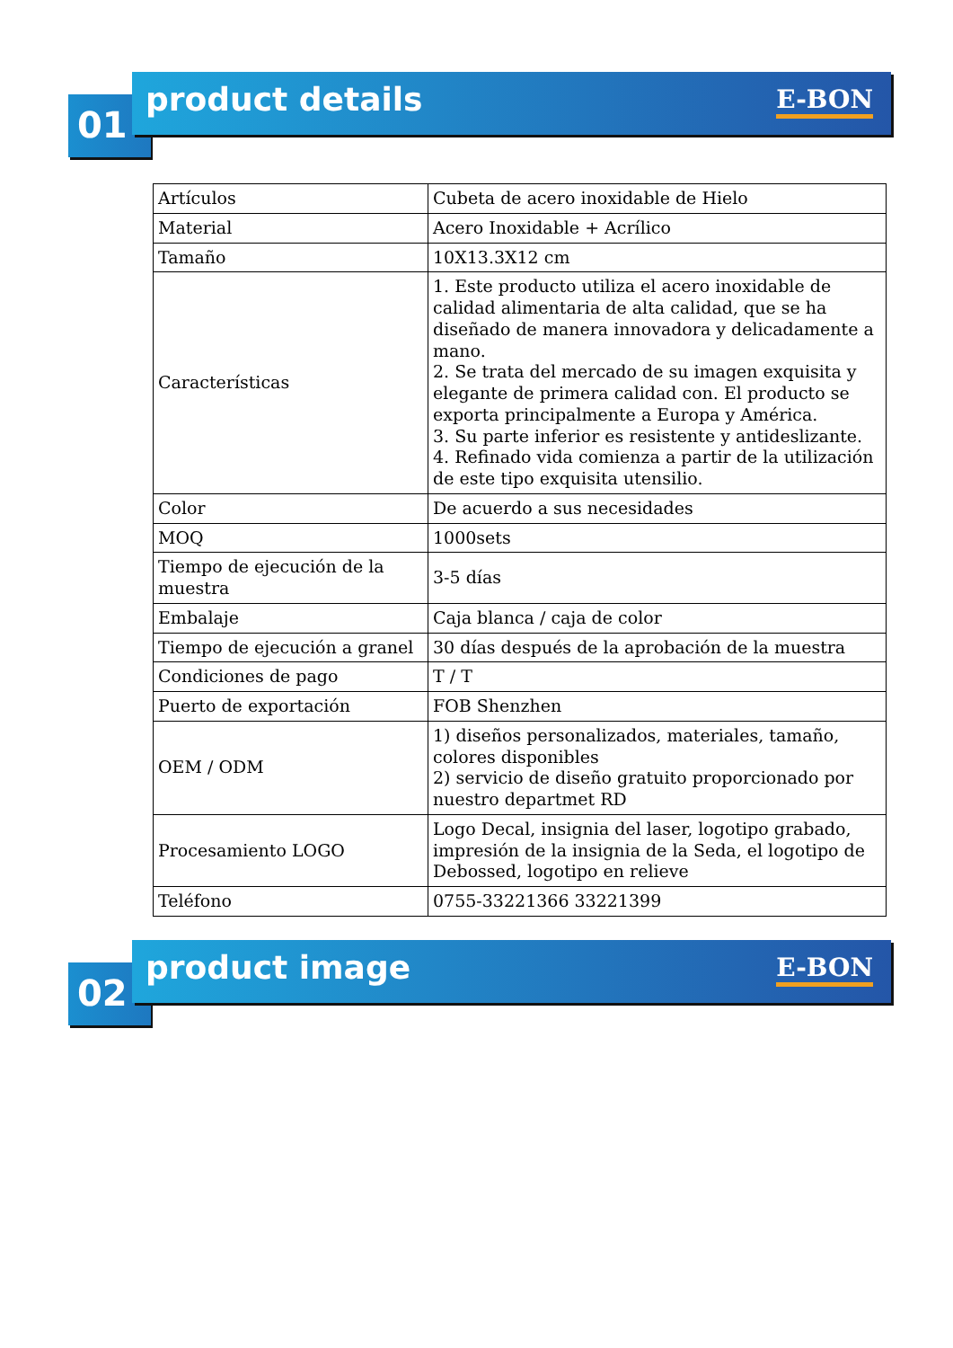product details
01
E-BON
| Artículos | Cubeta de acero inoxidable de Hielo |
| Material | Acero Inoxidable + Acrílico |
| Tamaño | 10X13.3X12 cm |
| Características | 1. Este producto utiliza el acero inoxidable de calidad alimentaria de alta calidad, que se ha diseñado de manera innovadora y delicadamente a mano. 2. Se trata del mercado de su imagen exquisita y elegante de primera calidad con. El producto se exporta principalmente a Europa y América. 3. Su parte inferior es resistente y antideslizante. 4. Refinado vida comienza a partir de la utilización de este tipo exquisita utensilio. |
| Color | De acuerdo a sus necesidades |
| MOQ | 1000sets |
| Tiempo de ejecución de la muestra | 3-5 días |
| Embalaje | Caja blanca / caja de color |
| Tiempo de ejecución a granel | 30 días después de la aprobación de la muestra |
| Condiciones de pago | T / T |
| Puerto de exportación | FOB Shenzhen |
| OEM / ODM | 1) diseños personalizados, materiales, tamaño, colores disponibles 2) servicio de diseño gratuito proporcionado por nuestro departmet RD |
| Procesamiento LOGO | Logo Decal, insignia del laser, logotipo grabado, impresión de la insignia de la Seda, el logotipo de Debossed, logotipo en relieve |
| Teléfono | 0755-33221366 33221399 |
product image
02
E-BON